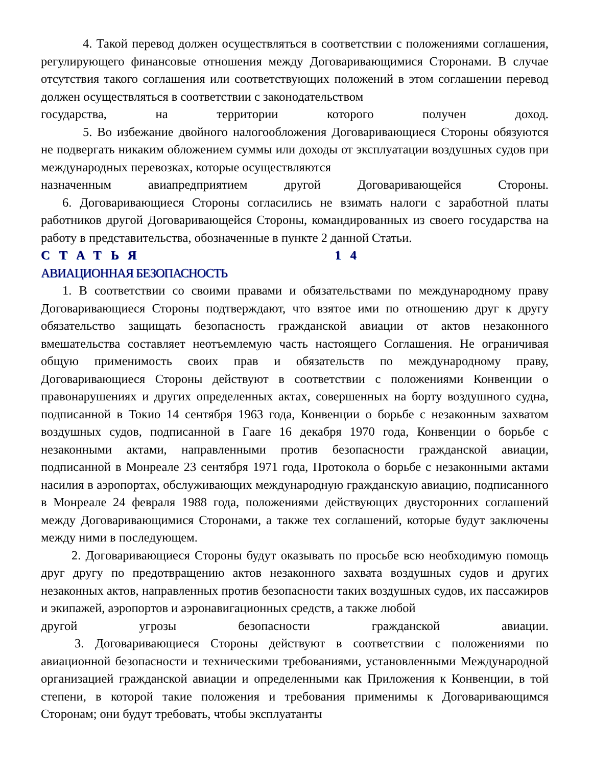4. Такой перевод должен осуществляться в соответствии с положениями соглашения, регулирующего финансовые отношения между Договаривающимися Сторонами. В случае отсутствия такого соглашения или соответствующих положений в этом соглашении перевод должен осуществляться в соответствии с законодательством
государства, на территории которого получен доход.
5. Во избежание двойного налогообложения Договаривающиеся Стороны обязуются не подвергать никаким обложением суммы или доходы от эксплуатации воздушных судов при международных перевозках, которые осуществляются
назначенным авиапредприятием другой Договаривающейся Стороны.
6. Договаривающиеся Стороны согласились не взимать налоги с заработной платы работников другой Договаривающейся Стороны, командированных из своего государства на работу в представительства, обозначенные в пункте 2 данной Статьи.
СТАТЬЯ 14
АВИАЦИОННАЯ БЕЗОПАСНОСТЬ
1. В соответствии со своими правами и обязательствами по международному праву Договаривающиеся Стороны подтверждают, что взятое ими по отношению друг к другу обязательство защищать безопасность гражданской авиации от актов незаконного вмешательства составляет неотъемлемую часть настоящего Соглашения. Не ограничивая общую применимость своих прав и обязательств по международному праву, Договаривающиеся Стороны действуют в соответствии с положениями Конвенции о правонарушениях и других определенных актах, совершенных на борту воздушного судна, подписанной в Токио 14 сентября 1963 года, Конвенции о борьбе с незаконным захватом воздушных судов, подписанной в Гааге 16 декабря 1970 года, Конвенции о борьбе с незаконными актами, направленными против безопасности гражданской авиации, подписанной в Монреале 23 сентября 1971 года, Протокола о борьбе с незаконными актами насилия в аэропортах, обслуживающих международную гражданскую авиацию, подписанного в Монреале 24 февраля 1988 года, положениями действующих двусторонних соглашений между Договаривающимися Сторонами, а также тех соглашений, которые будут заключены между ними в последующем.
2. Договаривающиеся Стороны будут оказывать по просьбе всю необходимую помощь друг другу по предотвращению актов незаконного захвата воздушных судов и других незаконных актов, направленных против безопасности таких воздушных судов, их пассажиров и экипажей, аэропортов и аэронавигационных средств, а также любой
другой угрозы безопасности гражданской авиации.
3. Договаривающиеся Стороны действуют в соответствии с положениями по авиационной безопасности и техническими требованиями, установленными Международной организацией гражданской авиации и определенными как Приложения к Конвенции, в той степени, в которой такие положения и требования применимы к Договаривающимся Сторонам; они будут требовать, чтобы эксплуатанты